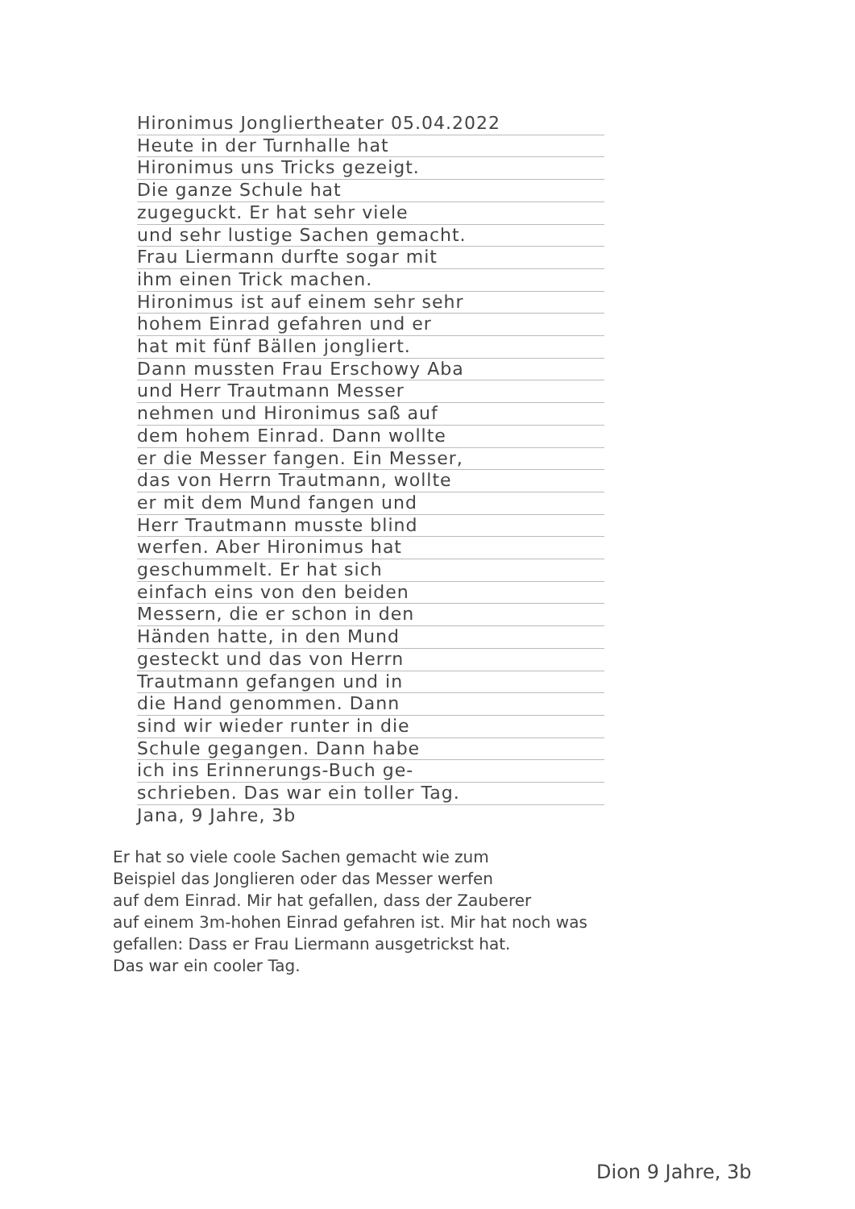Hironimus Jongliertheater 05.04.2022
Heute in der Turnhalle hat
Hironimus uns Tricks gezeigt.
Die ganze Schule hat
zugeguckt. Er hat sehr viele
und sehr lustige Sachen gemacht.
Frau Liermann durfte sogar mit
ihm einen Trick machen.
Hironimus ist auf einem sehr sehr
hohem Einrad gefahren und er
hat mit fünf Bällen jongliert.
Dann mussten Frau Erschowy Aba
und Herr Trautmann Messer
nehmen und Hironimus saß auf
dem hohem Einrad. Dann wollte
er die Messer fangen. Ein Messer,
das von Herrn Trautmann, wollte
er mit dem Mund fangen und
Herr Trautmann musste blind
werfen. Aber Hironimus hat
geschummelt. Er hat sich
einfach eins von den beiden
Messern, die er schon in den
Händen hatte, in den Mund
gesteckt und das von Herrn
Trautmann gefangen und in
die Hand genommen. Dann
sind wir wieder runter in die
Schule gegangen. Dann habe
ich ins Erinnerungs-Buch ge-
schrieben. Das war ein toller Tag.
Jana, 9 Jahre, 3b
Er hat so viele coole Sachen gemacht wie zum
Beispiel das Jonglieren oder das Messer werfen
auf dem Einrad. Mir hat gefallen, dass der Zauberer
auf einem 3m-hohen Einrad gefahren ist. Mir hat noch was
gefallen: Dass er Frau Liermann ausgetrickst hat.
Das war ein cooler Tag.
Dion 9 Jahre, 3b